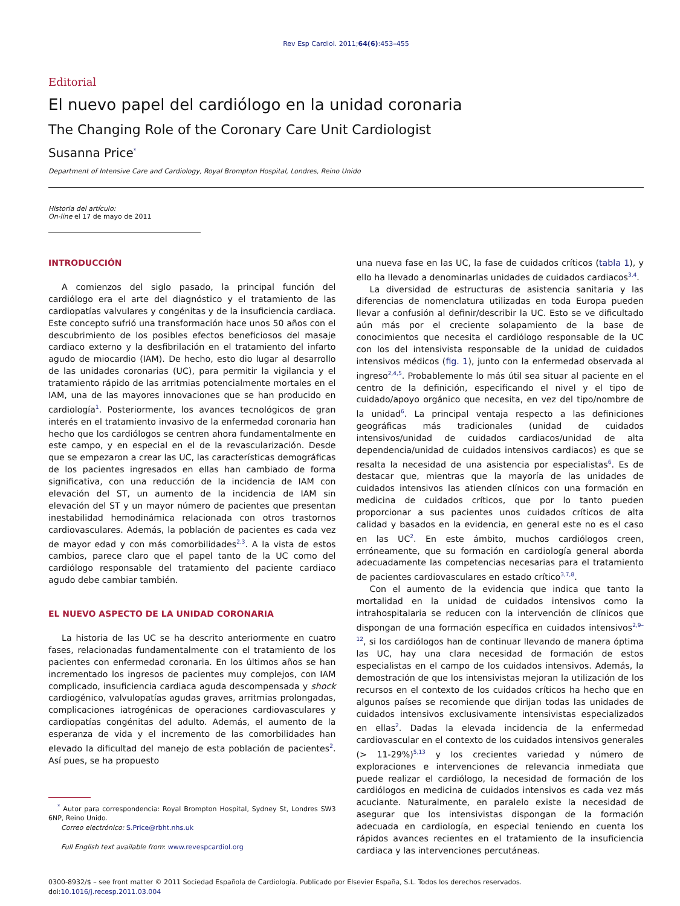Rev Esp Cardiol. 2011;64(6):453–455
Editorial
El nuevo papel del cardiólogo en la unidad coronaria
The Changing Role of the Coronary Care Unit Cardiologist
Susanna Price<sup>*</sup>
Department of Intensive Care and Cardiology, Royal Brompton Hospital, Londres, Reino Unido
Historia del artículo:
On-line el 17 de mayo de 2011
INTRODUCCIÓN
A comienzos del siglo pasado, la principal función del cardiólogo era el arte del diagnóstico y el tratamiento de las cardiopatías valvulares y congénitas y de la insuficiencia cardiaca. Este concepto sufrió una transformación hace unos 50 años con el descubrimiento de los posibles efectos beneficiosos del masaje cardiaco externo y la desfibrilación en el tratamiento del infarto agudo de miocardio (IAM). De hecho, esto dio lugar al desarrollo de las unidades coronarias (UC), para permitir la vigilancia y el tratamiento rápido de las arritmias potencialmente mortales en el IAM, una de las mayores innovaciones que se han producido en cardiología<sup>1</sup>. Posteriormente, los avances tecnológicos de gran interés en el tratamiento invasivo de la enfermedad coronaria han hecho que los cardiólogos se centren ahora fundamentalmente en este campo, y en especial en el de la revascularización. Desde que se empezaron a crear las UC, las características demográficas de los pacientes ingresados en ellas han cambiado de forma significativa, con una reducción de la incidencia de IAM con elevación del ST, un aumento de la incidencia de IAM sin elevación del ST y un mayor número de pacientes que presentan inestabilidad hemodinámica relacionada con otros trastornos cardiovasculares. Además, la población de pacientes es cada vez de mayor edad y con más comorbilidades<sup>2,3</sup>. A la vista de estos cambios, parece claro que el papel tanto de la UC como del cardiólogo responsable del tratamiento del paciente cardiaco agudo debe cambiar también.
EL NUEVO ASPECTO DE LA UNIDAD CORONARIA
La historia de las UC se ha descrito anteriormente en cuatro fases, relacionadas fundamentalmente con el tratamiento de los pacientes con enfermedad coronaria. En los últimos años se han incrementado los ingresos de pacientes muy complejos, con IAM complicado, insuficiencia cardiaca aguda descompensada y shock cardiogénico, valvulopatías agudas graves, arritmias prolongadas, complicaciones iatrogénicas de operaciones cardiovasculares y cardiopatías congénitas del adulto. Además, el aumento de la esperanza de vida y el incremento de las comorbilidades han elevado la dificultad del manejo de esta población de pacientes<sup>2</sup>. Así pues, se ha propuesto
<sup>*</sup> Autor para correspondencia: Royal Brompton Hospital, Sydney St, Londres SW3 6NP, Reino Unido.
Correo electrónico: S.Price@rbht.nhs.uk
Full English text available from: www.revespcardiol.org
una nueva fase en las UC, la fase de cuidados críticos (tabla 1), y ello ha llevado a denominarlas unidades de cuidados cardiacos<sup>3,4</sup>.
La diversidad de estructuras de asistencia sanitaria y las diferencias de nomenclatura utilizadas en toda Europa pueden llevar a confusión al definir/describir la UC. Esto se ve dificultado aún más por el creciente solapamiento de la base de conocimientos que necesita el cardiólogo responsable de la UC con los del intensivista responsable de la unidad de cuidados intensivos médicos (fig. 1), junto con la enfermedad observada al ingreso<sup>2,4,5</sup>. Probablemente lo más útil sea situar al paciente en el centro de la definición, especificando el nivel y el tipo de cuidado/apoyo orgánico que necesita, en vez del tipo/nombre de la unidad<sup>6</sup>. La principal ventaja respecto a las definiciones geográficas más tradicionales (unidad de cuidados intensivos/unidad de cuidados cardiacos/unidad de alta dependencia/unidad de cuidados intensivos cardiacos) es que se resalta la necesidad de una asistencia por especialistas<sup>6</sup>. Es de destacar que, mientras que la mayoría de las unidades de cuidados intensivos las atienden clínicos con una formación en medicina de cuidados críticos, que por lo tanto pueden proporcionar a sus pacientes unos cuidados críticos de alta calidad y basados en la evidencia, en general este no es el caso en las UC<sup>2</sup>. En este ámbito, muchos cardiólogos creen, erróneamente, que su formación en cardiología general aborda adecuadamente las competencias necesarias para el tratamiento de pacientes cardiovasculares en estado crítico<sup>3,7,8</sup>.
Con el aumento de la evidencia que indica que tanto la mortalidad en la unidad de cuidados intensivos como la intrahospitalaria se reducen con la intervención de clínicos que dispongan de una formación específica en cuidados intensivos<sup>2,9–12</sup>, si los cardiólogos han de continuar llevando de manera óptima las UC, hay una clara necesidad de formación de estos especialistas en el campo de los cuidados intensivos. Además, la demostración de que los intensivistas mejoran la utilización de los recursos en el contexto de los cuidados críticos ha hecho que en algunos países se recomiende que dirijan todas las unidades de cuidados intensivos exclusivamente intensivistas especializados en ellas<sup>2</sup>. Dadas la elevada incidencia de la enfermedad cardiovascular en el contexto de los cuidados intensivos generales (> 11-29%)<sup>5,13</sup> y los crecientes variedad y número de exploraciones e intervenciones de relevancia inmediata que puede realizar el cardiólogo, la necesidad de formación de los cardiólogos en medicina de cuidados intensivos es cada vez más acuciante. Naturalmente, en paralelo existe la necesidad de asegurar que los intensivistas dispongan de la formación adecuada en cardiología, en especial teniendo en cuenta los rápidos avances recientes en el tratamiento de la insuficiencia cardiaca y las intervenciones percutáneas.
0300-8932/$ – see front matter © 2011 Sociedad Española de Cardiología. Publicado por Elsevier España, S.L. Todos los derechos reservados.
doi:10.1016/j.recesp.2011.03.004